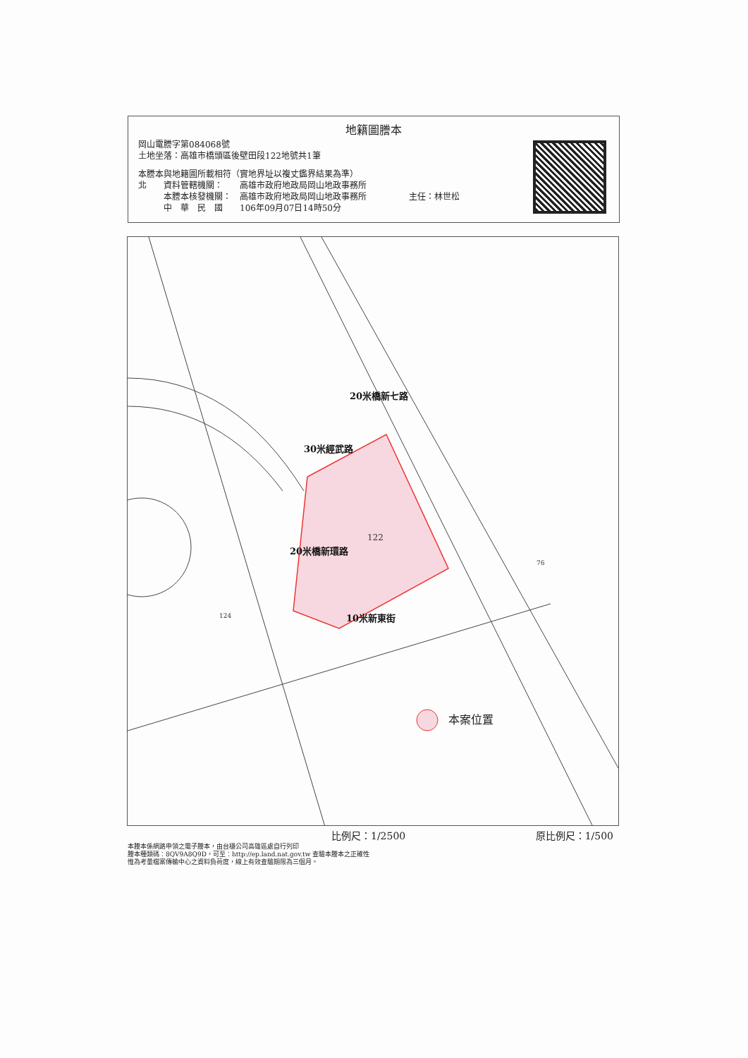地籍圖謄本
岡山電謄字第084068號
土地坐落：高雄市橋頭區後壁田段122地號共1筆
本謄本與地籍圖所載相符（實地界址以複丈鑑界結果為準）
北　　資料管轄機關：　　高雄市政府地政局岡山地政事務所
　　　本謄本核發機關：　高雄市政府地政局岡山地政事務所　　　　　主任：林世松
　　　中　華　民　國　　106年09月07日14時50分
122
76
124
30米經武路
20米橋新七路
20米橋新環路
10米新東街
本案位置
比例尺：1/2500 原比例尺：1/500
本謄本係網路申領之電子謄本，由台穩公司高雄區處自行列印
謄本種類碼：8QV9A8Q9D，可至：http://ep.land.nat.gov.tw 查驗本謄本之正確性
惟為考量檔案傳輸中心之資料負荷度，線上有效查驗期限為三個月。